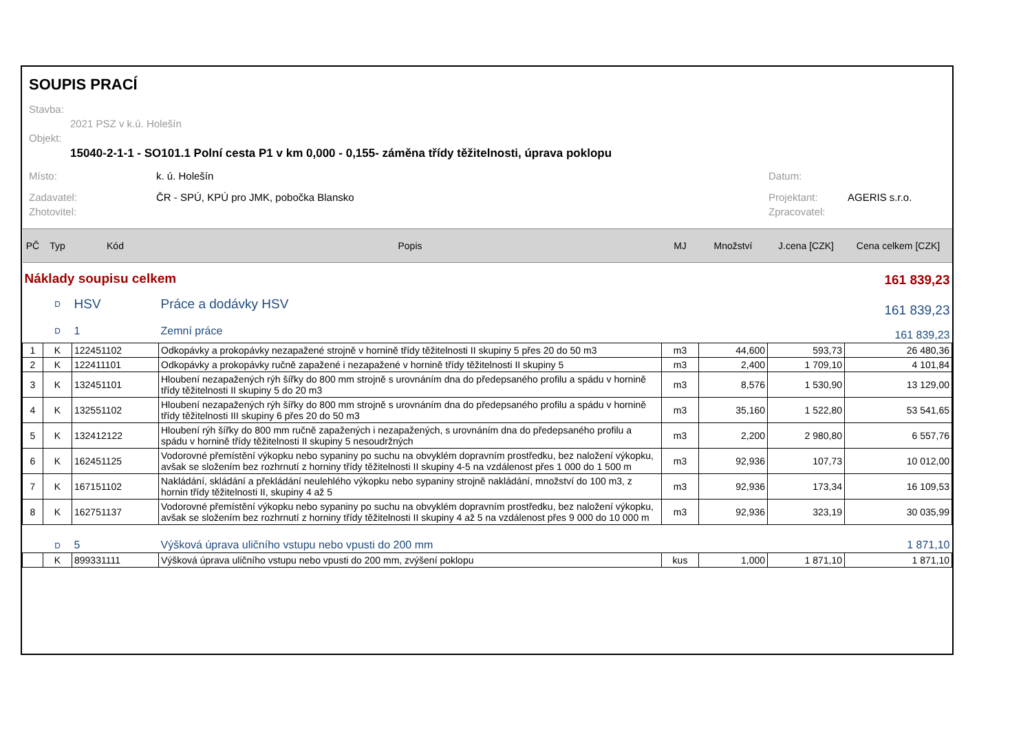SOUPIS PRACÍ
Stavba:
2021 PSZ v k.ú. Holešín
Objekt:
15040-2-1-1 - SO101.1 Polní cesta P1 v km 0,000 - 0,155- záměna třídy těžitelnosti, úprava poklopu
Místo: k. ú. Holešín Datum:
Zadavatel: ČR - SPÚ, KPÚ pro JMK, pobočka Blansko Projektant: AGERIS s.r.o.
Zhotovitel: Zpracovatel:
| PČ | Typ | Kód | Popis | MJ | Množství | J.cena [CZK] | Cena celkem [CZK] |
| --- | --- | --- | --- | --- | --- | --- | --- |
| Náklady soupisu celkem | | | | | 161 839,23 | | |
| | D | HSV | Práce a dodávky HSV | | 161 839,23 | | |
| | D | 1 | Zemní práce | | 161 839,23 | | |
| 1 | K | 122451102 | Odkopávky a prokopávky nezapažené strojně v hornině třídy těžitelnosti II skupiny 5 přes 20 do 50 m3 | m3 | 44,600 | 593,73 | 26 480,36 |
| 2 | K | 122411101 | Odkopávky a prokopávky ručně zapažené i nezapažené v hornině třídy těžitelnosti II skupiny 5 | m3 | 2,400 | 1 709,10 | 4 101,84 |
| 3 | K | 132451101 | Hloubení nezapažených rýh šířky do 800 mm strojně s urovnáním dna do předepsaného profilu a spádu v hornině třídy těžitelnosti II skupiny 5 do 20 m3 | m3 | 8,576 | 1 530,90 | 13 129,00 |
| 4 | K | 132551102 | Hloubení nezapažených rýh šířky do 800 mm strojně s urovnáním dna do předepsaného profilu a spádu v hornině třídy těžitelnosti III skupiny 6 přes 20 do 50 m3 | m3 | 35,160 | 1 522,80 | 53 541,65 |
| 5 | K | 132412122 | Hloubení rýh šířky do 800 mm ručně zapažených i nezapažených, s urovnáním dna do předepsaného profilu a spádu v hornině třídy těžitelnosti II skupiny 5 nesoudržných | m3 | 2,200 | 2 980,80 | 6 557,76 |
| 6 | K | 162451125 | Vodorovné přemístění výkopku nebo sypaniny po suchu na obvyklém dopravním prostředku, bez naložení výkopku, avšak se složením bez rozhrnutí z horniny třídy těžitelnosti II skupiny 4-5 na vzdálenost přes 1 000 do 1 500 m | m3 | 92,936 | 107,73 | 10 012,00 |
| 7 | K | 167151102 | Nakládání, skládání a překládání neulehlého výkopku nebo sypaniny strojně nakládání, množství do 100 m3, z hornin třídy těžitelnosti II, skupiny 4 až 5 | m3 | 92,936 | 173,34 | 16 109,53 |
| 8 | K | 162751137 | Vodorovné přemístění výkopku nebo sypaniny po suchu na obvyklém dopravním prostředku, bez naložení výkopku, avšak se složením bez rozhrnutí z horniny třídy těžitelnosti II skupiny 4 až 5 na vzdálenost přes 9 000 do 10 000 m | m3 | 92,936 | 323,19 | 30 035,99 |
| | D | 5 | Výšková úprava uličního vstupu nebo vpusti do 200 mm | | 1 871,10 | | |
| | K | 899331111 | Výšková úprava uličního vstupu nebo vpusti do 200 mm, zvýšení poklopu | kus | 1,000 | 1 871,10 | 1 871,10 |